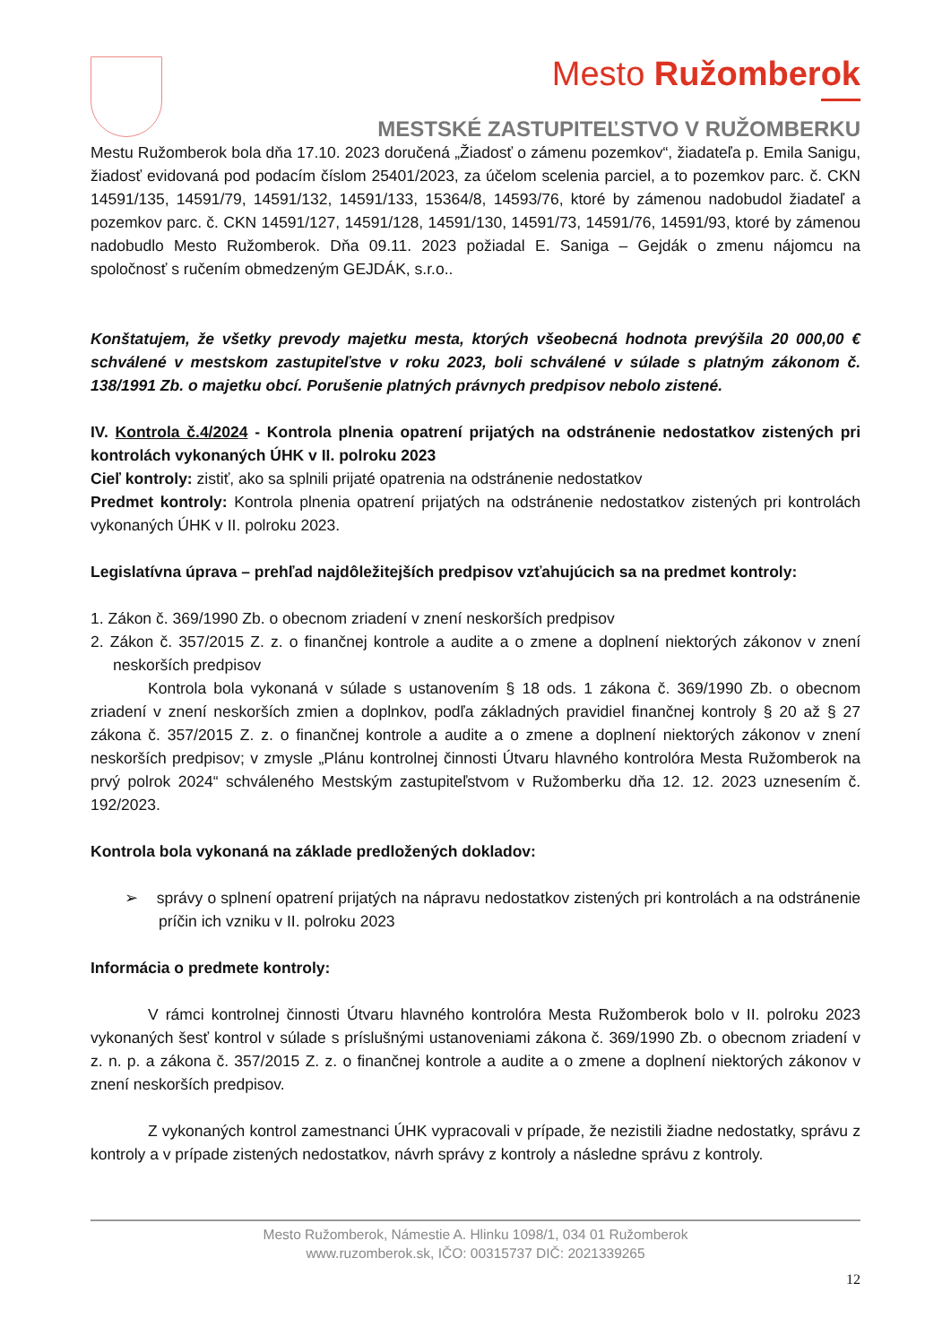Mesto Ružomberok
MESTSKÉ ZASTUPITEĽSTVO V RUŽOMBERKU
Mestu Ružomberok bola dňa 17.10. 2023 doručená „Žiadosť o zámenu pozemkov“, žiadateľa p. Emila Sanigu, žiadosť evidovaná pod podacím číslom 25401/2023, za účelom scelenia parciel, a to pozemkov parc. č. CKN 14591/135, 14591/79, 14591/132, 14591/133, 15364/8, 14593/76, ktoré by zámenou nadobudol žiadateľ a pozemkov parc. č. CKN 14591/127, 14591/128, 14591/130, 14591/73, 14591/76, 14591/93, ktoré by zámenou nadobudlo Mesto Ružomberok. Dňa 09.11. 2023 požiadal E. Saniga – Gejdák o zmenu nájomcu na spoločnosť s ručením obmedzeným GEJDÁK, s.r.o..
Konštatujem, že všetky prevody majetku mesta, ktorých všeobecná hodnota prevýšila 20 000,00 € schválené v mestskom zastupiteľstve v roku 2023, boli schválené v súlade s platným zákonom č. 138/1991 Zb. o majetku obcí. Porušenie platných právnych predpisov nebolo zistené.
IV. Kontrola č.4/2024 - Kontrola plnenia opatrení prijatých na odstránenie nedostatkov zistených pri kontrolách vykonaných ÚHK v II. polroku 2023
Cieľ kontroly: zistiť, ako sa splnili prijaté opatrenia na odstránenie nedostatkov
Predmet kontroly: Kontrola plnenia opatrení prijatých na odstránenie nedostatkov zistených pri kontrolách vykonaných ÚHK v II. polroku 2023.
Legislatívna úprava – prehľad najdôležitejších predpisov vzťahujúcich sa na predmet kontroly:
1. Zákon č. 369/1990 Zb. o obecnom zriadení v znení neskorších predpisov
2. Zákon č. 357/2015 Z. z. o finančnej kontrole a audite a o zmene a doplnení niektorých zákonov v znení neskorších predpisov
Kontrola bola vykonaná v súlade s ustanovením § 18 ods. 1 zákona č. 369/1990 Zb. o obecnom zriadení v znení neskorších zmien a doplnkov, podľa základných pravidiel finančnej kontroly § 20 až § 27 zákona č. 357/2015 Z. z. o finančnej kontrole a audite a o zmene a doplnení niektorých zákonov v znení neskorších predpisov; v zmysle „Plánu kontrolnej činnosti Útvaru hlavného kontrolóra Mesta Ružomberok na prvý polrok 2024“ schváleného Mestským zastupiteľstvom v Ružomberku dňa 12. 12. 2023 uznesením č. 192/2023.
Kontrola bola vykonaná na základe predložených dokladov:
➢ správy o splnení opatrení prijatých na nápravu nedostatkov zistených pri kontrolách a na odstránenie príčin ich vzniku v II. polroku 2023
Informácia o predmete kontroly:
V rámci kontrolnej činnosti Útvaru hlavného kontrolóra Mesta Ružomberok bolo v II. polroku 2023 vykonaných šesť kontrol v súlade s príslušnými ustanoveniami zákona č. 369/1990 Zb. o obecnom zriadení v z. n. p. a zákona č. 357/2015 Z. z. o finančnej kontrole a audite a o zmene a doplnení niektorých zákonov v znení neskorších predpisov.
Z vykonaných kontrol zamestnanci ÚHK vypracovali v prípade, že nezistili žiadne nedostatky, správu z kontroly a v prípade zistených nedostatkov, návrh správy z kontroly a následne správu z kontroly.
Mesto Ružomberok, Námestie A. Hlinku 1098/1, 034 01 Ružomberok
www.ruzomberok.sk, IČO: 00315737 DIČ: 2021339265
12